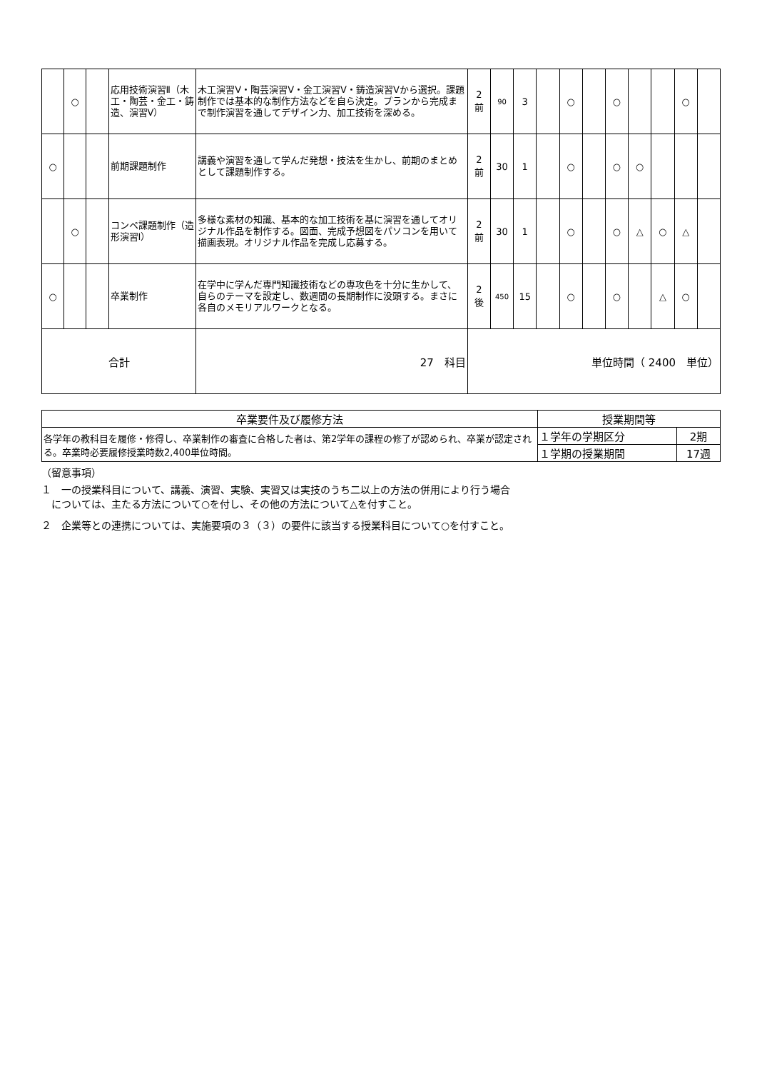| | ○ | | 応用技術演習Ⅱ（木工・陶芸・金工・鋳造、演習Ⅴ） | 木工演習Ⅴ・陶芸演習Ⅴ・金工演習Ⅴ・鋳造演習Ⅴから選択。課題制作では基本的な制作方法などを自ら決定。プランから完成まで制作演習を通してデザイン力、加工技術を深める。 | 2 前 | 90 | 3 | | ○ | | ○ | | | ○ | |
| ○ | | | 前期課題制作 | 講義や演習を通して学んだ発想・技法を生かし、前期のまとめとして課題制作する。 | 2 前 | 30 | 1 | | ○ | | ○ | ○ | | | |
| | ○ | | コンペ課題制作（造形演習Ⅰ） | 多様な素材の知識、基本的な加工技術を基に演習を通してオリジナル作品を制作する。図面、完成予想図をパソコンを用いて描画表現。オリジナル作品を完成し応募する。 | 2 前 | 30 | 1 | | ○ | | ○ | △ | ○ | △ | |
| ○ | | | 卒業制作 | 在学中に学んだ専門知識技術などの専攻色を十分に生かして、自らのテーマを設定し、数週間の長期制作に没頭する。まさに各自のメモリアルワークとなる。 | 2 後 | 450 | 15 | | ○ | | ○ | | △ | ○ | |
| 合計 | | | | 27 科目 | 単位時間（ 2400 単位） | | | | | | | | | | |
| 卒業要件及び履修方法 | 授業期間等 | |
| --- | --- | --- |
| 各学年の教科目を履修・修得し、卒業制作の審査に合格した者は、第2学年の課程の修了が認められ、卒業が認定される。卒業時必要履修授業時数2,400単位時間。 | １学年の学期区分 | 2期 |
| | １学期の授業期間 | 17週 |
（留意事項）
１　一の授業科目について、講義、演習、実験、実習又は実技のうち二以上の方法の併用により行う場合
　については、主たる方法について○を付し、その他の方法について△を付すこと。
２　企業等との連携については、実施要項の３（３）の要件に該当する授業科目について○を付すこと。